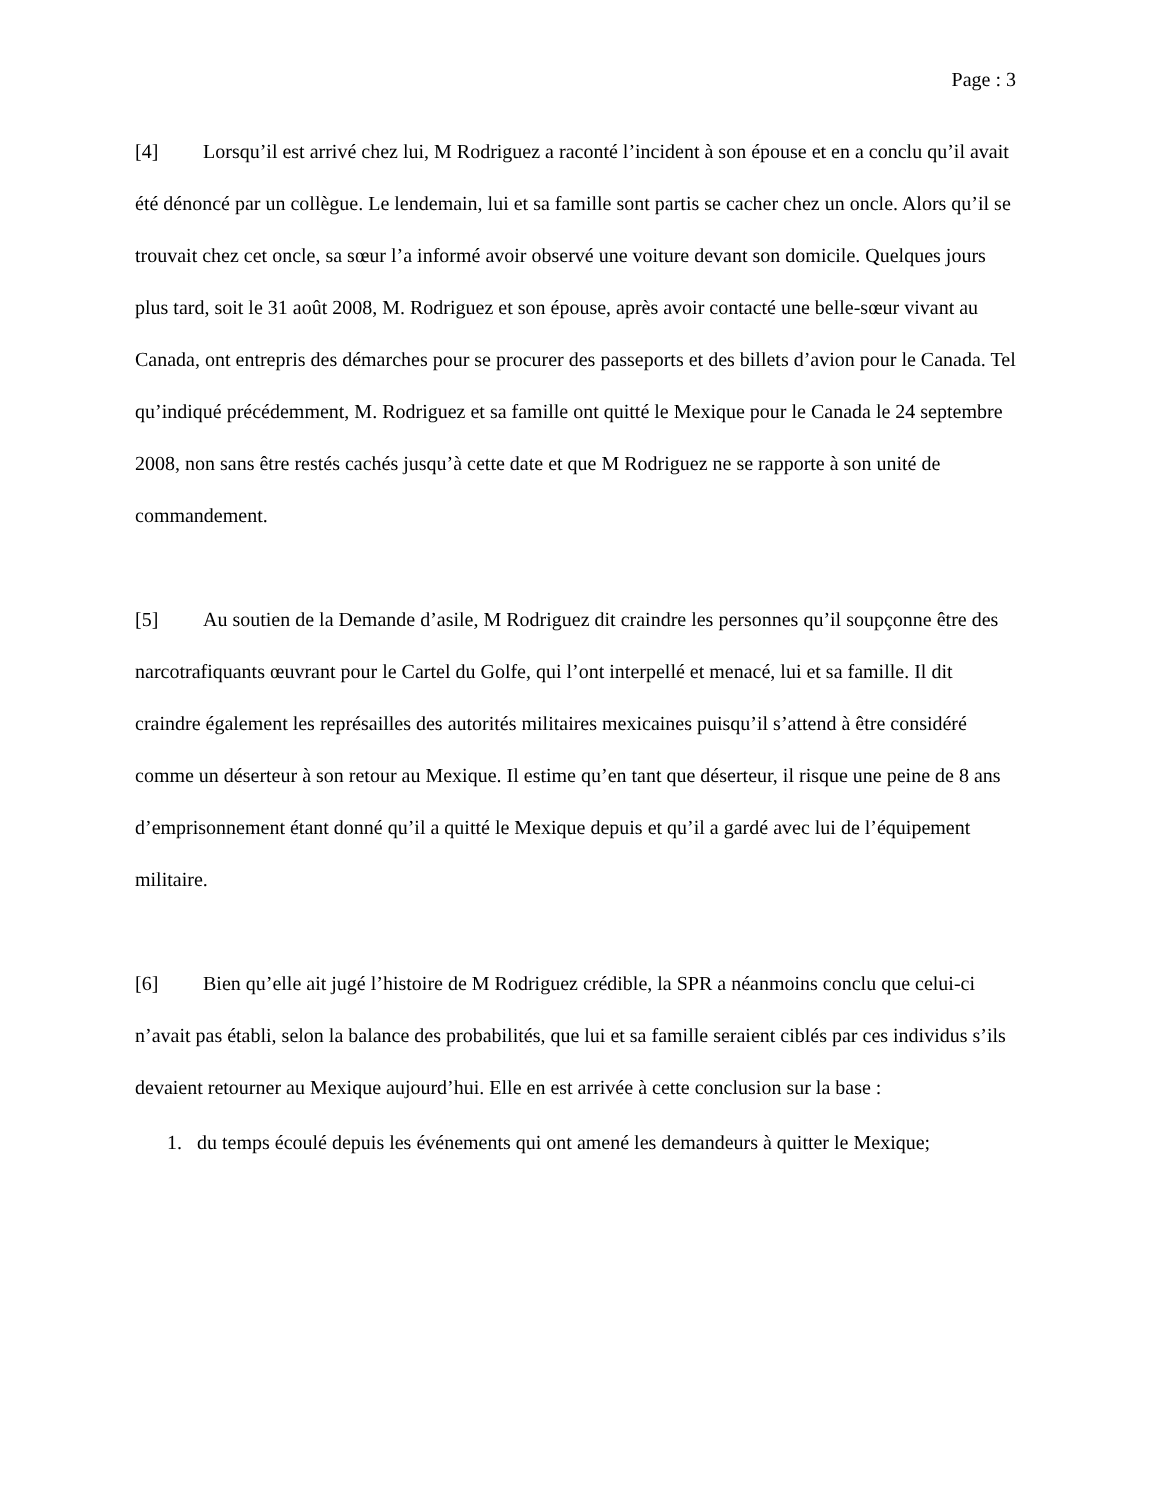Page : 3
[4] Lorsqu’il est arrivé chez lui, M Rodriguez a raconté l’incident à son épouse et en a conclu qu’il avait été dénoncé par un collègue. Le lendemain, lui et sa famille sont partis se cacher chez un oncle. Alors qu’il se trouvait chez cet oncle, sa sœur l’a informé avoir observé une voiture devant son domicile. Quelques jours plus tard, soit le 31 août 2008, M. Rodriguez et son épouse, après avoir contacté une belle-sœur vivant au Canada, ont entrepris des démarches pour se procurer des passeports et des billets d’avion pour le Canada. Tel qu’indiqué précédemment, M. Rodriguez et sa famille ont quitté le Mexique pour le Canada le 24 septembre 2008, non sans être restés cachés jusqu’à cette date et que M Rodriguez ne se rapporte à son unité de commandement.
[5] Au soutien de la Demande d’asile, M Rodriguez dit craindre les personnes qu’il soupçonne être des narcotrafiquants œuvrant pour le Cartel du Golfe, qui l’ont interpellé et menacé, lui et sa famille. Il dit craindre également les représailles des autorités militaires mexicaines puisqu’il s’attend à être considéré comme un déserteur à son retour au Mexique. Il estime qu’en tant que déserteur, il risque une peine de 8 ans d’emprisonnement étant donné qu’il a quitté le Mexique depuis et qu’il a gardé avec lui de l’équipement militaire.
[6] Bien qu’elle ait jugé l’histoire de M Rodriguez crédible, la SPR a néanmoins conclu que celui-ci n’avait pas établi, selon la balance des probabilités, que lui et sa famille seraient ciblés par ces individus s’ils devaient retourner au Mexique aujourd’hui. Elle en est arrivée à cette conclusion sur la base :
1. du temps écoulé depuis les événements qui ont amené les demandeurs à quitter le Mexique;